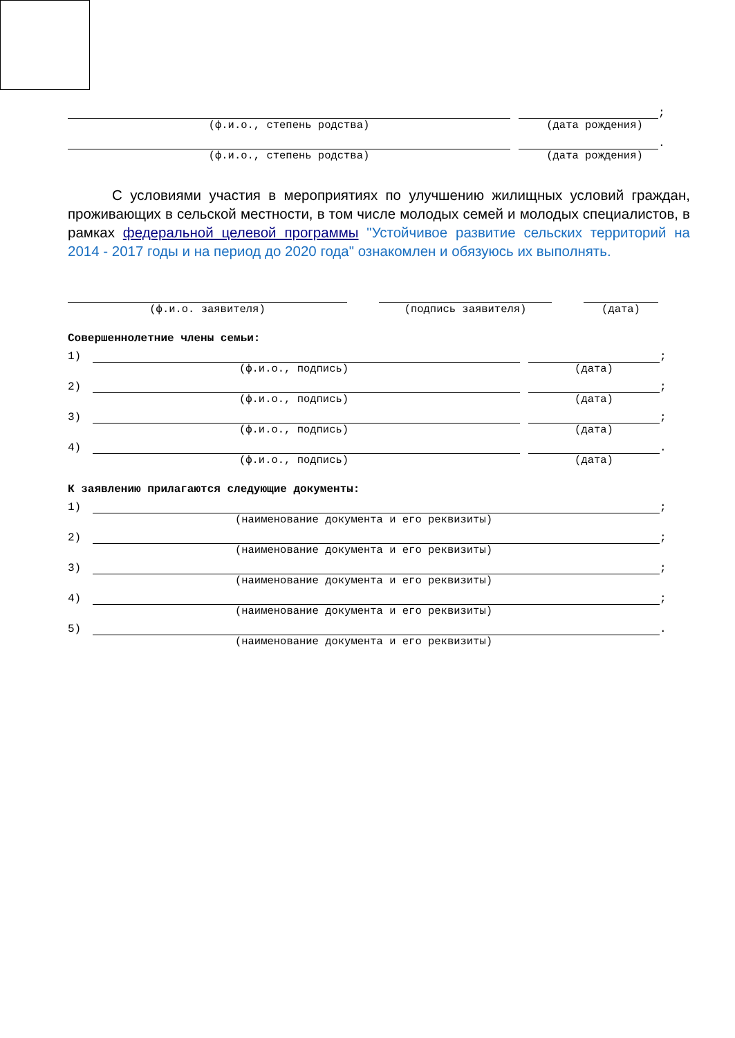;
(ф.и.о., степень родства) (дата рождения)
.
(ф.и.о., степень родства) (дата рождения)
С условиями участия в мероприятиях по улучшению жилищных условий граждан, проживающих в сельской местности, в том числе молодых семей и молодых специалистов, в рамках федеральной целевой программы "Устойчивое развитие сельских территорий на 2014 - 2017 годы и на период до 2020 года" ознакомлен и обязуюсь их выполнять.
(ф.и.о. заявителя) (подпись заявителя) (дата)
Совершеннолетние члены семьи:
1)
;
(ф.и.о., подпись) (дата)
2)
;
(ф.и.о., подпись) (дата)
3)
;
(ф.и.о., подпись) (дата)
4)
.
(ф.и.о., подпись) (дата)
К заявлению прилагаются следующие документы:
1)
;
(наименование документа и его реквизиты)
2)
;
(наименование документа и его реквизиты)
3)
;
(наименование документа и его реквизиты)
4)
;
(наименование документа и его реквизиты)
5)
.
(наименование документа и его реквизиты)